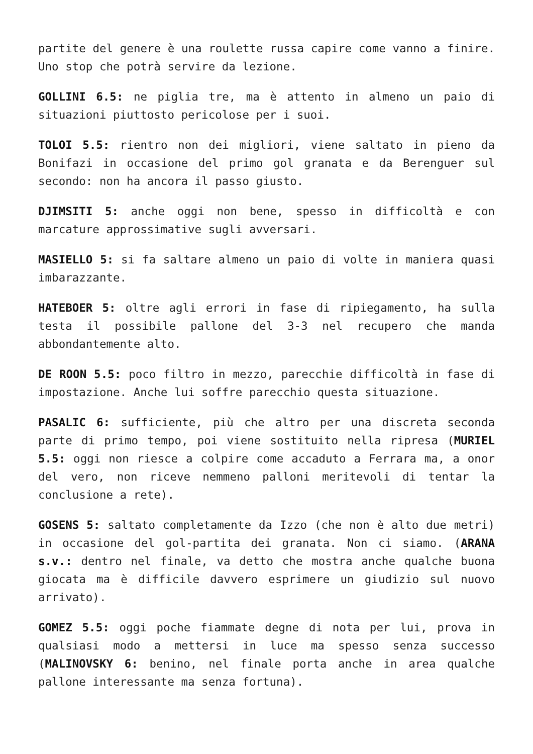partite del genere è una roulette russa capire come vanno a finire. Uno stop che potrà servire da lezione.
GOLLINI 6.5: ne piglia tre, ma è attento in almeno un paio di situazioni piuttosto pericolose per i suoi.
TOLOI 5.5: rientro non dei migliori, viene saltato in pieno da Bonifazi in occasione del primo gol granata e da Berenguer sul secondo: non ha ancora il passo giusto.
DJIMSITI 5: anche oggi non bene, spesso in difficoltà e con marcature approssimative sugli avversari.
MASIELLO 5: si fa saltare almeno un paio di volte in maniera quasi imbarazzante.
HATEBOER 5: oltre agli errori in fase di ripiegamento, ha sulla testa il possibile pallone del 3-3 nel recupero che manda abbondantemente alto.
DE ROON 5.5: poco filtro in mezzo, parecchie difficoltà in fase di impostazione. Anche lui soffre parecchio questa situazione.
PASALIC 6: sufficiente, più che altro per una discreta seconda parte di primo tempo, poi viene sostituito nella ripresa (MURIEL 5.5: oggi non riesce a colpire come accaduto a Ferrara ma, a onor del vero, non riceve nemmeno palloni meritevoli di tentar la conclusione a rete).
GOSENS 5: saltato completamente da Izzo (che non è alto due metri) in occasione del gol-partita dei granata. Non ci siamo. (ARANA s.v.: dentro nel finale, va detto che mostra anche qualche buona giocata ma è difficile davvero esprimere un giudizio sul nuovo arrivato).
GOMEZ 5.5: oggi poche fiammate degne di nota per lui, prova in qualsiasi modo a mettersi in luce ma spesso senza successo (MALINOVSKY 6: benino, nel finale porta anche in area qualche pallone interessante ma senza fortuna).